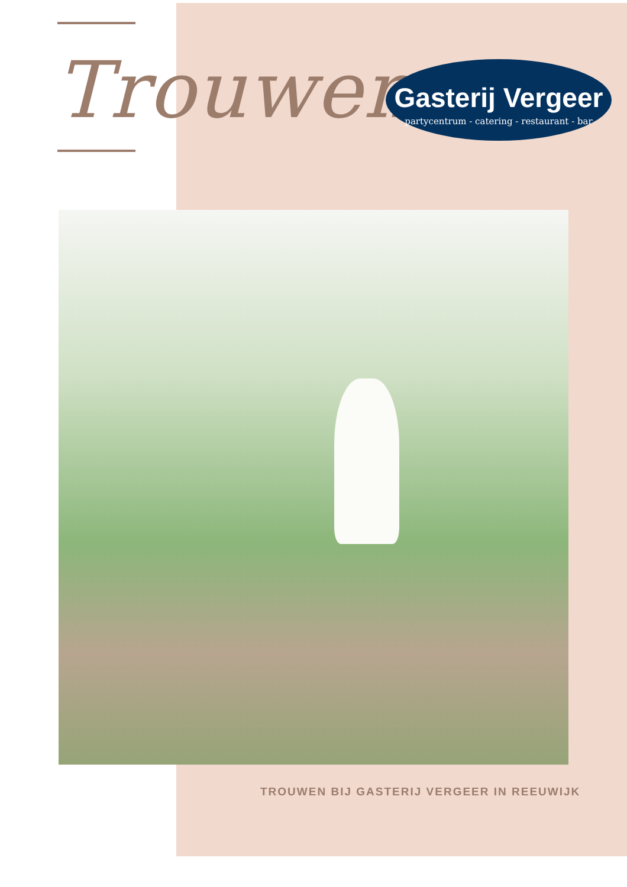Trouwen
Gasterij Vergeer
partycentrum - catering - restaurant - bar
TROUWEN BIJ GASTERIJ VERGEER IN REEUWIJK